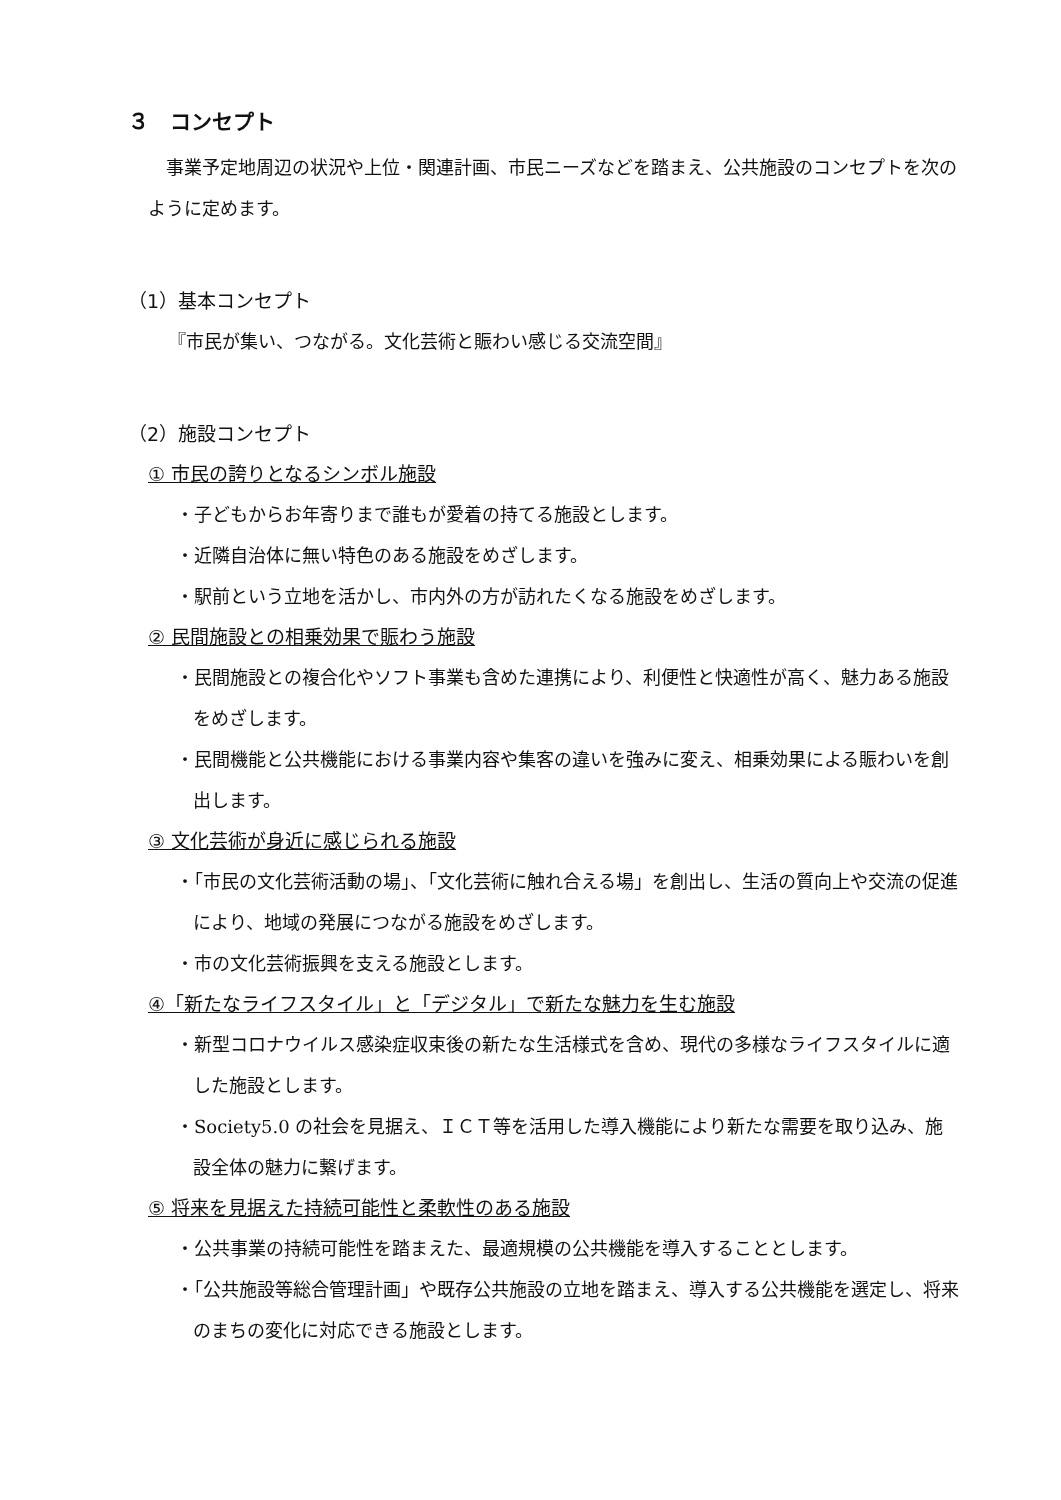３　コンセプト
事業予定地周辺の状況や上位・関連計画、市民ニーズなどを踏まえ、公共施設のコンセプトを次のように定めます。
（1）基本コンセプト
『市民が集い、つながる。文化芸術と賑わい感じる交流空間』
（2）施設コンセプト
① 市民の誇りとなるシンボル施設
・子どもからお年寄りまで誰もが愛着の持てる施設とします。
・近隣自治体に無い特色のある施設をめざします。
・駅前という立地を活かし、市内外の方が訪れたくなる施設をめざします。
② 民間施設との相乗効果で賑わう施設
・民間施設との複合化やソフト事業も含めた連携により、利便性と快適性が高く、魅力ある施設をめざします。
・民間機能と公共機能における事業内容や集客の違いを強みに変え、相乗効果による賑わいを創出します。
③ 文化芸術が身近に感じられる施設
・「市民の文化芸術活動の場」、「文化芸術に触れ合える場」を創出し、生活の質向上や交流の促進により、地域の発展につながる施設をめざします。
・市の文化芸術振興を支える施設とします。
④「新たなライフスタイル」と「デジタル」で新たな魅力を生む施設
・新型コロナウイルス感染症収束後の新たな生活様式を含め、現代の多様なライフスタイルに適した施設とします。
・Society5.0 の社会を見据え、ＩＣＴ等を活用した導入機能により新たな需要を取り込み、施設全体の魅力に繋げます。
⑤ 将来を見据えた持続可能性と柔軟性のある施設
・公共事業の持続可能性を踏まえた、最適規模の公共機能を導入することとします。
・「公共施設等総合管理計画」や既存公共施設の立地を踏まえ、導入する公共機能を選定し、将来のまちの変化に対応できる施設とします。